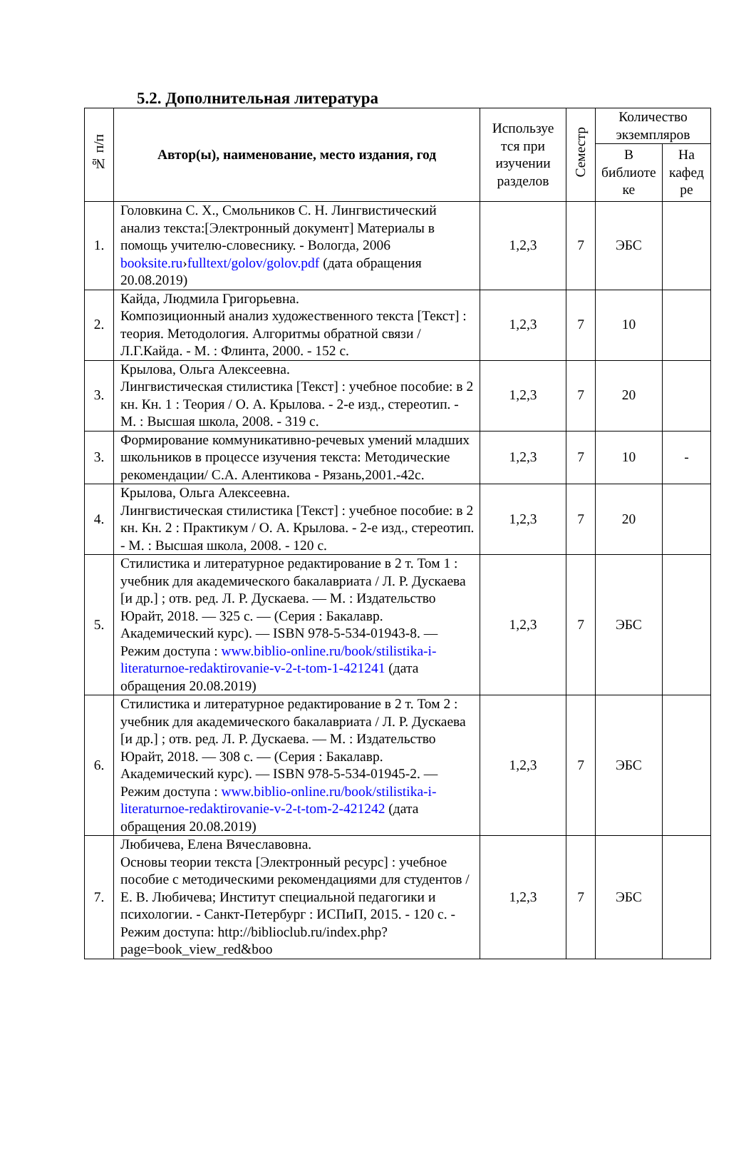5.2. Дополнительная литература
| № п/п | Автор(ы), наименование, место издания, год | Используе тся при изучении разделов | Семестр | Количество экземпляров | |
| --- | --- | --- | --- | --- | --- |
| | | | | В библиоте ке | На кафед ре |
| 1. | Головкина С. Х., Смольников С. Н. Лингвистический анализ текста:[Электронный документ] Материалы в помощь учителю-словеснику. - Вологда, 2006 booksite.ru › fulltext/golov/golov.pdf (дата обращения 20.08.2019) | 1,2,3 | 7 | ЭБС | |
| 2. | Кайда, Людмила Григорьевна. Композиционный анализ художественного текста [Текст] : теория. Методология. Алгоритмы обратной связи / Л.Г.Кайда. - М. : Флинта, 2000. - 152 с. | 1,2,3 | 7 | 10 | |
| 3. | Крылова, Ольга Алексеевна. Лингвистическая стилистика [Текст] : учебное пособие: в 2 кн. Кн. 1 : Теория / О. А. Крылова. - 2-е изд., стереотип. - М. : Высшая школа, 2008. - 319 с. | 1,2,3 | 7 | 20 | |
| 3. | Формирование коммуникативно-речевых умений младших школьников в процессе изучения текста: Методические рекомендации/ С.А. Алентикова - Рязань,2001.-42с. | 1,2,3 | 7 | 10 | - |
| 4. | Крылова, Ольга Алексеевна. Лингвистическая стилистика [Текст] : учебное пособие: в 2 кн. Кн. 2 : Практикум / О. А. Крылова. - 2-е изд., стереотип. - М. : Высшая школа, 2008. - 120 с. | 1,2,3 | 7 | 20 | |
| 5. | Стилистика и литературное редактирование в 2 т. Том 1 : учебник для академического бакалавриата / Л. Р. Дускаева [и др.] ; отв. ред. Л. Р. Дускаева. — М. : Издательство Юрайт, 2018. — 325 с. — (Серия : Бакалавр. Академический курс). — ISBN 978-5-534-01943-8. — Режим доступа : www.biblio-online.ru/book/stilistika-i-literaturnoe-redaktirovanie-v-2-t-tom-1-421241 (дата обращения 20.08.2019) | 1,2,3 | 7 | ЭБС | |
| 6. | Стилистика и литературное редактирование в 2 т. Том 2 : учебник для академического бакалавриата / Л. Р. Дускаева [и др.] ; отв. ред. Л. Р. Дускаева. — М. : Издательство Юрайт, 2018. — 308 с. — (Серия : Бакалавр. Академический курс). — ISBN 978-5-534-01945-2. — Режим доступа : www.biblio-online.ru/book/stilistika-i-literaturnoe-redaktirovanie-v-2-t-tom-2-421242 (дата обращения 20.08.2019) | 1,2,3 | 7 | ЭБС | |
| 7. | Любичева, Елена Вячеславовна. Основы теории текста [Электронный ресурс] : учебное пособие с методическими рекомендациями для студентов / Е. В. Любичева; Институт специальной педагогики и психологии. - Санкт-Петербург : ИСПиП, 2015. - 120 с. - Режим доступа: http://biblioclub.ru/index.php?page=book_view_red&boo | 1,2,3 | 7 | ЭБС | |